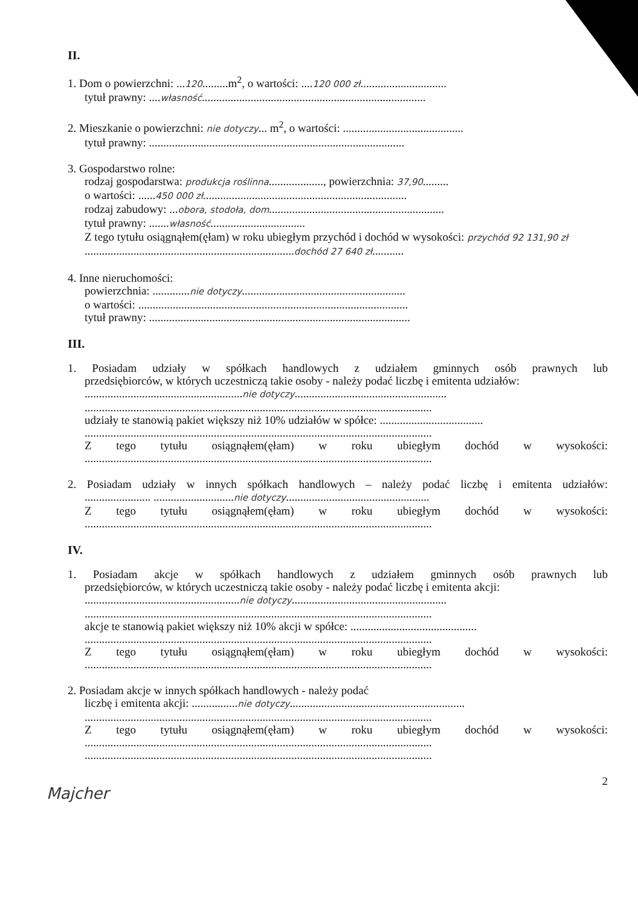II.
1. Dom o powierzchni: ...120.........m<sup>2</sup>, o wartości: ....120 000 zł..............................
tytuł prawny: ....własność..............................................................................
2. Mieszkanie o powierzchni: nie dotyczy... m<sup>2</sup>, o wartości: ..........................................
tytuł prawny: .........................................................................................
3. Gospodarstwo rolne:
rodzaj gospodarstwa: produkcja roślinna..................., powierzchnia: 37,90.........
o wartości: ......450 000 zł.......................................................................
rodzaj zabudowy: ...obora, stodoła, dom.............................................................
tytuł prawny: .......własność.................................
Z tego tytułu osiągnąłem(ęłam) w roku ubiegłym przychód i dochód w wysokości: przychód 92 131,90 zł
.........................................................................dochód 27 640 zł...........
4. Inne nieruchomości:
powierzchnia: .............nie dotyczy.........................................................
o wartości: ..............................................................................................
tytuł prawny: ...........................................................................................
III.
1. Posiadam udziały w spółkach handlowych z udziałem gminnych osób prawnych lub
przedsiębiorców, w których uczestniczą takie osoby - należy podać liczbę i emitenta udziałów:
.......................................................nie dotyczy.....................................................
.........................................................................................................................
udziały te stanowią pakiet większy niż 10% udziałów w spółce: ....................................
.........................................................................................................................
Z tego tytułu osiągnąłem(ęłam) w roku ubiegłym dochód w wysokości:
.........................................................................................................................
2. Posiadam udziały w innych spółkach handlowych – należy podać liczbę i emitenta udziałów:
....................... ............................nie dotyczy..................................................
Z tego tytułu osiągnąłem(ęłam) w roku ubiegłym dochód w wysokości:
.........................................................................................................................
IV.
1. Posiadam akcje w spółkach handlowych z udziałem gminnych osób prawnych lub
przedsiębiorców, w których uczestniczą takie osoby - należy podać liczbę i emitenta akcji:
......................................................nie dotyczy......................................................
.........................................................................................................................
akcje te stanowią pakiet większy niż 10% akcji w spółce: ............................................
.........................................................................................................................
Z tego tytułu osiągnąłem(ęłam) w roku ubiegłym dochód w wysokości:
.........................................................................................................................
2. Posiadam akcje w innych spółkach handlowych - należy podać
liczbę i emitenta akcji: ................nie dotyczy.............................................................
.........................................................................................................................
Z tego tytułu osiągnąłem(ęłam) w roku ubiegłym dochód w wysokości:
.........................................................................................................................
.........................................................................................................................
2
Majcher